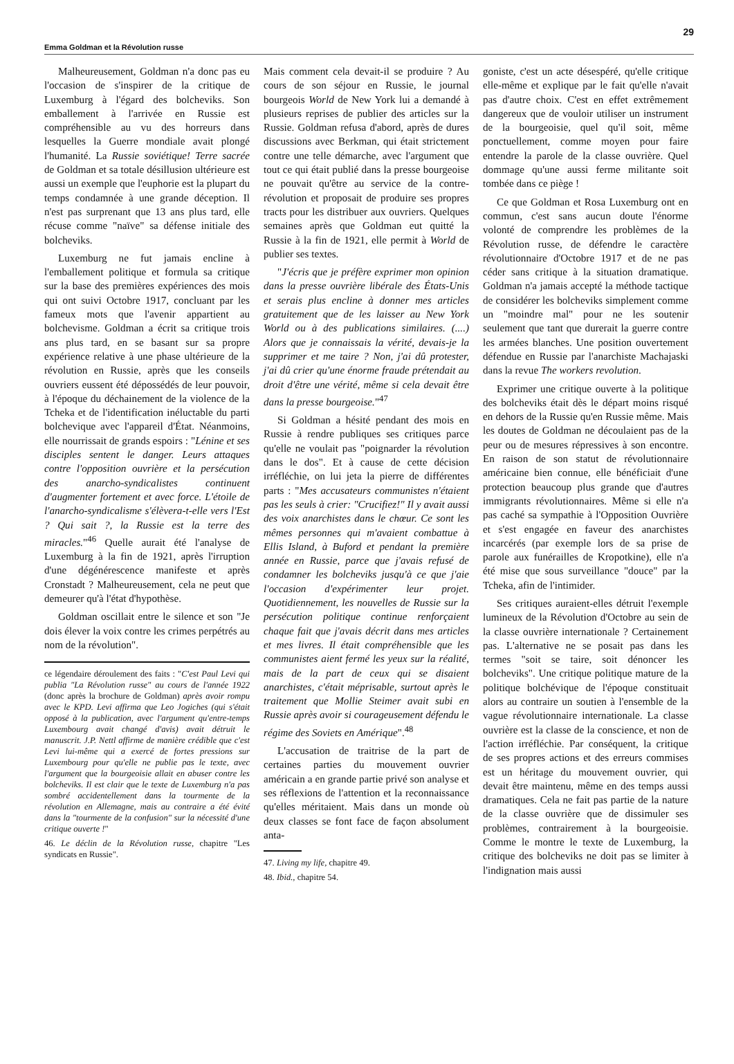Emma Goldman et la Révolution russe 29
Malheureusement, Goldman n'a donc pas eu l'occasion de s'inspirer de la critique de Luxemburg à l'égard des bolcheviks. Son emballement à l'arrivée en Russie est compréhensible au vu des horreurs dans lesquelles la Guerre mondiale avait plongé l'humanité. La Russie soviétique! Terre sacrée de Goldman et sa totale désillusion ultérieure est aussi un exemple que l'euphorie est la plupart du temps condamnée à une grande déception. Il n'est pas surprenant que 13 ans plus tard, elle récuse comme "naïve" sa défense initiale des bolcheviks.
Luxemburg ne fut jamais encline à l'emballement politique et formula sa critique sur la base des premières expériences des mois qui ont suivi Octobre 1917, concluant par les fameux mots que l'avenir appartient au bolchevisme. Goldman a écrit sa critique trois ans plus tard, en se basant sur sa propre expérience relative à une phase ultérieure de la révolution en Russie, après que les conseils ouvriers eussent été dépossédés de leur pouvoir, à l'époque du déchainement de la violence de la Tcheka et de l'identification inéluctable du parti bolchevique avec l'appareil d'État. Néanmoins, elle nourrissait de grands espoirs : "Lénine et ses disciples sentent le danger. Leurs attaques contre l'opposition ouvrière et la persécution des anarcho-syndicalistes continuent d'augmenter fortement et avec force. L'étoile de l'anarcho-syndicalisme s'élèvera-t-elle vers l'Est ? Qui sait ?, la Russie est la terre des miracles."<sup>46</sup> Quelle aurait été l'analyse de Luxemburg à la fin de 1921, après l'irruption d'une dégénérescence manifeste et après Cronstadt ? Malheureusement, cela ne peut que demeurer qu'à l'état d'hypothèse.
Goldman oscillait entre le silence et son "Je dois élever la voix contre les crimes perpétrés au nom de la révolution".
ce légendaire déroulement des faits : "C'est Paul Levi qui publia "La Révolution russe" au cours de l'année 1922 (donc après la brochure de Goldman) après avoir rompu avec le KPD. Levi affirma que Leo Jogiches (qui s'était opposé à la publication, avec l'argument qu'entre-temps Luxembourg avait changé d'avis) avait détruit le manuscrit. J.P. Nettl affirme de manière crédible que c'est Levi lui-même qui a exercé de fortes pressions sur Luxembourg pour qu'elle ne publie pas le texte, avec l'argument que la bourgeoisie allait en abuser contre les bolcheviks. Il est clair que le texte de Luxemburg n'a pas sombré accidentellement dans la tourmente de la révolution en Allemagne, mais au contraire a été évité dans la "tourmente de la confusion" sur la nécessité d'une critique ouverte !"
46. Le déclin de la Révolution russe, chapitre "Les syndicats en Russie".
Mais comment cela devait-il se produire ? Au cours de son séjour en Russie, le journal bourgeois World de New York lui a demandé à plusieurs reprises de publier des articles sur la Russie. Goldman refusa d'abord, après de dures discussions avec Berkman, qui était strictement contre une telle démarche, avec l'argument que tout ce qui était publié dans la presse bourgeoise ne pouvait qu'être au service de la contre-révolution et proposait de produire ses propres tracts pour les distribuer aux ouvriers. Quelques semaines après que Goldman eut quitté la Russie à la fin de 1921, elle permit à World de publier ses textes.
"J'écris que je préfère exprimer mon opinion dans la presse ouvrière libérale des États-Unis et serais plus encline à donner mes articles gratuitement que de les laisser au New York World ou à des publications similaires. (....) Alors que je connaissais la vérité, devais-je la supprimer et me taire ? Non, j'ai dû protester, j'ai dû crier qu'une énorme fraude prétendait au droit d'être une vérité, même si cela devait être dans la presse bourgeoise."<sup>47</sup>
Si Goldman a hésité pendant des mois en Russie à rendre publiques ses critiques parce qu'elle ne voulait pas "poignarder la révolution dans le dos". Et à cause de cette décision irréfléchie, on lui jeta la pierre de différentes parts : "Mes accusateurs communistes n'étaient pas les seuls à crier: "Crucifiez!" Il y avait aussi des voix anarchistes dans le chœur. Ce sont les mêmes personnes qui m'avaient combattue à Ellis Island, à Buford et pendant la première année en Russie, parce que j'avais refusé de condamner les bolcheviks jusqu'à ce que j'aie l'occasion d'expérimenter leur projet. Quotidiennement, les nouvelles de Russie sur la persécution politique continue renforçaient chaque fait que j'avais décrit dans mes articles et mes livres. Il était compréhensible que les communistes aient fermé les yeux sur la réalité, mais de la part de ceux qui se disaient anarchistes, c'était méprisable, surtout après le traitement que Mollie Steimer avait subi en Russie après avoir si courageusement défendu le régime des Soviets en Amérique".<sup>48</sup>
L'accusation de traitrise de la part de certaines parties du mouvement ouvrier américain a en grande partie privé son analyse et ses réflexions de l'attention et la reconnaissance qu'elles méritaient. Mais dans un monde où deux classes se font face de façon absolument anta-
47. Living my life, chapitre 49.
48. Ibid., chapitre 54.
goniste, c'est un acte désespéré, qu'elle critique elle-même et explique par le fait qu'elle n'avait pas d'autre choix. C'est en effet extrêmement dangereux que de vouloir utiliser un instrument de la bourgeoisie, quel qu'il soit, même ponctuellement, comme moyen pour faire entendre la parole de la classe ouvrière. Quel dommage qu'une aussi ferme militante soit tombée dans ce piège !
Ce que Goldman et Rosa Luxemburg ont en commun, c'est sans aucun doute l'énorme volonté de comprendre les problèmes de la Révolution russe, de défendre le caractère révolutionnaire d'Octobre 1917 et de ne pas céder sans critique à la situation dramatique. Goldman n'a jamais accepté la méthode tactique de considérer les bolcheviks simplement comme un "moindre mal" pour ne les soutenir seulement que tant que durerait la guerre contre les armées blanches. Une position ouvertement défendue en Russie par l'anarchiste Machajaski dans la revue The workers revolution.
Exprimer une critique ouverte à la politique des bolcheviks était dès le départ moins risqué en dehors de la Russie qu'en Russie même. Mais les doutes de Goldman ne découlaient pas de la peur ou de mesures répressives à son encontre. En raison de son statut de révolutionnaire américaine bien connue, elle bénéficiait d'une protection beaucoup plus grande que d'autres immigrants révolutionnaires. Même si elle n'a pas caché sa sympathie à l'Opposition Ouvrière et s'est engagée en faveur des anarchistes incarcérés (par exemple lors de sa prise de parole aux funérailles de Kropotkine), elle n'a été mise que sous surveillance "douce" par la Tcheka, afin de l'intimider.
Ses critiques auraient-elles détruit l'exemple lumineux de la Révolution d'Octobre au sein de la classe ouvrière internationale ? Certainement pas. L'alternative ne se posait pas dans les termes "soit se taire, soit dénoncer les bolcheviks". Une critique politique mature de la politique bolchévique de l'époque constituait alors au contraire un soutien à l'ensemble de la vague révolutionnaire internationale. La classe ouvrière est la classe de la conscience, et non de l'action irréfléchie. Par conséquent, la critique de ses propres actions et des erreurs commises est un héritage du mouvement ouvrier, qui devait être maintenu, même en des temps aussi dramatiques. Cela ne fait pas partie de la nature de la classe ouvrière que de dissimuler ses problèmes, contrairement à la bourgeoisie. Comme le montre le texte de Luxemburg, la critique des bolcheviks ne doit pas se limiter à l'indignation mais aussi